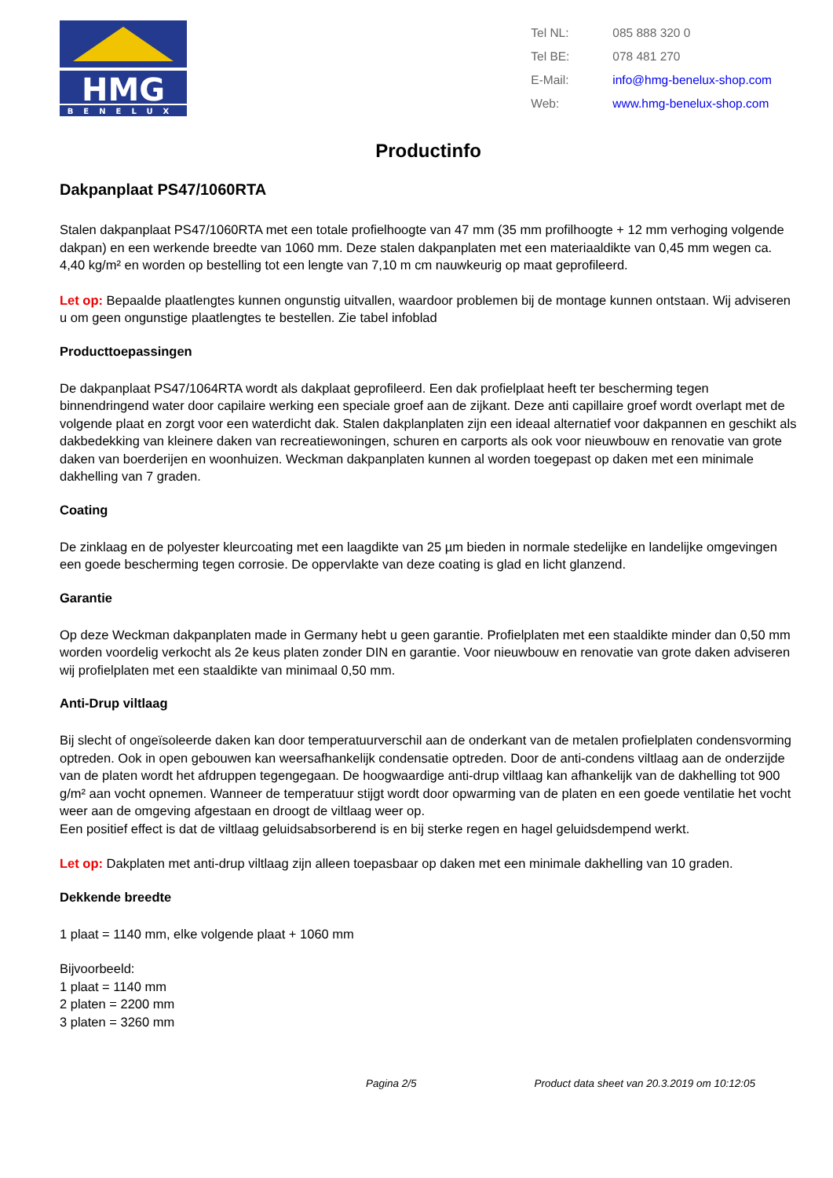HMG
BENELUX
| Tel NL: | 085 888 320 0 |
| Tel BE: | 078 481 270 |
| E-Mail: | info@hmg-benelux-shop.com |
| Web: | www.hmg-benelux-shop.com |
Productinfo
Dakpanplaat PS47/1060RTA
Stalen dakpanplaat PS47/1060RTA met een totale profielhoogte van 47 mm (35 mm profilhoogte + 12 mm verhoging volgende dakpan) en een werkende breedte van 1060 mm. Deze stalen dakpanplaten met een materiaaldikte van 0,45 mm wegen ca. 4,40 kg/m² en worden op bestelling tot een lengte van 7,10 m cm nauwkeurig op maat geprofileerd.
Let op: Bepaalde plaatlengtes kunnen ongunstig uitvallen, waardoor problemen bij de montage kunnen ontstaan. Wij adviseren u om geen ongunstige plaatlengtes te bestellen. Zie tabel infoblad
Producttoepassingen
De dakpanplaat PS47/1064RTA wordt als dakplaat geprofileerd. Een dak profielplaat heeft ter bescherming tegen binnendringend water door capilaire werking een speciale groef aan de zijkant. Deze anti capillaire groef wordt overlapt met de volgende plaat en zorgt voor een waterdicht dak. Stalen dakplanplaten zijn een ideaal alternatief voor dakpannen en geschikt als dakbedekking van kleinere daken van recreatiewoningen, schuren en carports als ook voor nieuwbouw en renovatie van grote daken van boerderijen en woonhuizen. Weckman dakpanplaten kunnen al worden toegepast op daken met een minimale dakhelling van 7 graden.
Coating
De zinklaag en de polyester kleurcoating met een laagdikte van 25 µm bieden in normale stedelijke en landelijke omgevingen een goede bescherming tegen corrosie. De oppervlakte van deze coating is glad en licht glanzend.
Garantie
Op deze Weckman dakpanplaten made in Germany hebt u geen garantie. Profielplaten met een staaldikte minder dan 0,50 mm worden voordelig verkocht als 2e keus platen zonder DIN en garantie. Voor nieuwbouw en renovatie van grote daken adviseren wij profielplaten met een staaldikte van minimaal 0,50 mm.
Anti-Drup viltlaag
Bij slecht of ongeïsoleerde daken kan door temperatuurverschil aan de onderkant van de metalen profielplaten condensvorming optreden. Ook in open gebouwen kan weersafhankelijk condensatie optreden. Door de anti-condens viltlaag aan de onderzijde van de platen wordt het afdruppen tegengegaan. De hoogwaardige anti-drup viltlaag kan afhankelijk van de dakhelling tot 900 g/m² aan vocht opnemen. Wanneer de temperatuur stijgt wordt door opwarming van de platen en een goede ventilatie het vocht weer aan de omgeving afgestaan en droogt de viltlaag weer op.
Een positief effect is dat de viltlaag geluidsabsorberend is en bij sterke regen en hagel geluidsdempend werkt.
Let op: Dakplaten met anti-drup viltlaag zijn alleen toepasbaar op daken met een minimale dakhelling van 10 graden.
Dekkende breedte
1 plaat = 1140 mm, elke volgende plaat + 1060 mm
Bijvoorbeeld:
1 plaat = 1140 mm
2 platen = 2200 mm
3 platen = 3260 mm
Pagina 2/5 Product data sheet van 20.3.2019 om 10:12:05